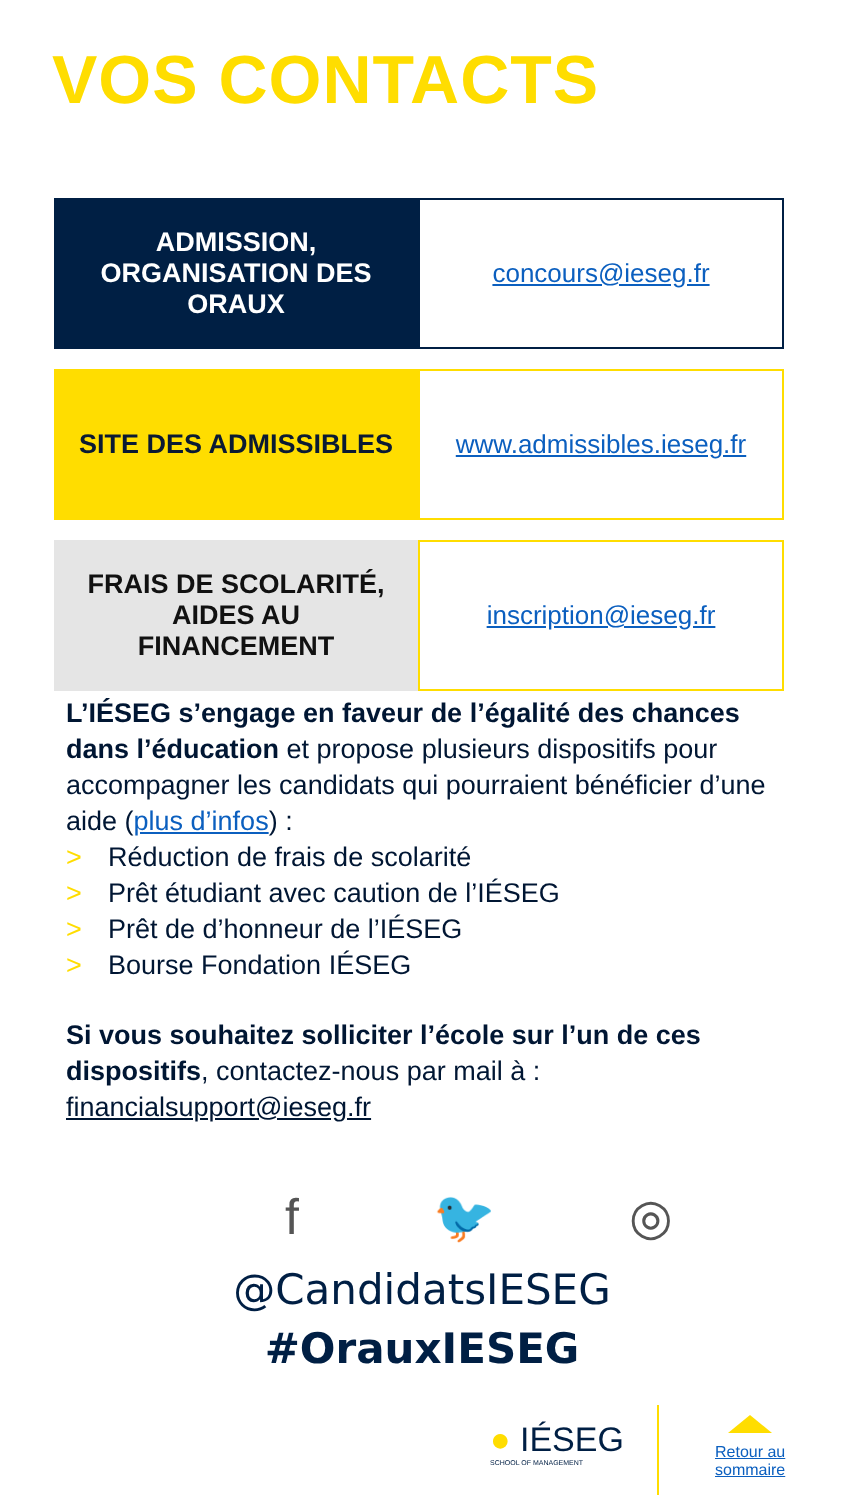VOS CONTACTS
| ADMISSION, ORGANISATION DES ORAUX | concours@ieseg.fr |
| SITE DES ADMISSIBLES | www.admissibles.ieseg.fr |
| FRAIS DE SCOLARITÉ, AIDES AU FINANCEMENT | inscription@ieseg.fr |
L’IÉSEG s’engage en faveur de l’égalité des chances dans l’éducation et propose plusieurs dispositifs pour accompagner les candidats qui pourraient bénéficier d’une aide (plus d’infos) :
> Réduction de frais de scolarité
> Prêt étudiant avec caution de l’IÉSEG
> Prêt de d’honneur de l’IÉSEG
> Bourse Fondation IÉSEG
Si vous souhaitez solliciter l’école sur l’un de ces dispositifs, contactez-nous par mail à : financialsupport@ieseg.fr
f 🐦 ◎
@CandidatsIESEG
#OrauxIESEG
● IÉSEG
SCHOOL OF MANAGEMENT
Retour au
sommaire